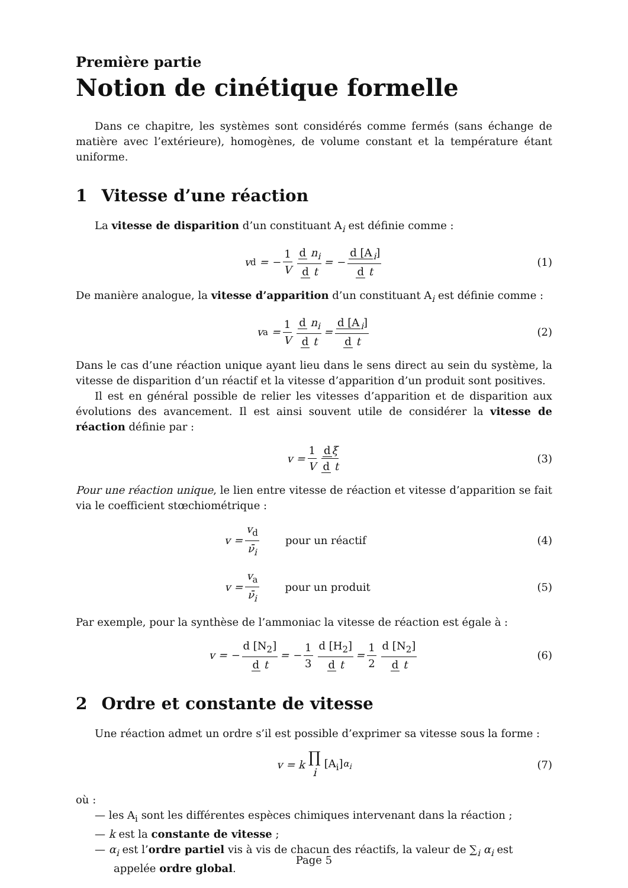Première partie
Notion de cinétique formelle
Dans ce chapitre, les systèmes sont considérés comme fermés (sans échange de matière avec l’extérieure), homogènes, de volume constant et la température étant uniforme.
1 Vitesse d’une réaction
La vitesse de disparition d’un constituant A<sub>i</sub> est définie comme :
v<sub>d</sub> = − 1 V d n<sub>i</sub> d t = − d [A<sub>i</sub>] d t (1)
De manière analogue, la vitesse d’apparition d’un constituant A<sub>i</sub> est définie comme :
v<sub>a</sub> = 1 V d n<sub>i</sub> d t = d [A<sub>i</sub>] d t (2)
Dans le cas d’une réaction unique ayant lieu dans le sens direct au sein du système, la vitesse de disparition d’un réactif et la vitesse d’apparition d’un produit sont positives.
Il est en général possible de relier les vitesses d’apparition et de disparition aux évolutions des avancement. Il est ainsi souvent utile de considérer la vitesse de réaction définie par :
v = 1 V dξ d t (3)
Pour une réaction unique, le lien entre vitesse de réaction et vitesse d’apparition se fait via le coefficient stœchiométrique :
v = v<sub>d</sub> ν̄<sub>i</sub> pour un réactif (4)
v = v<sub>a</sub> ν̄<sub>i</sub> pour un produit (5)
Par exemple, pour la synthèse de l’ammoniac la vitesse de réaction est égale à :
v = − d [N<sub>2</sub>] d t = − 1 3 d [H<sub>2</sub>] d t = 1 2 d [N<sub>2</sub>] d t (6)
2 Ordre et constante de vitesse
Une réaction admet un ordre s’il est possible d’exprimer sa vitesse sous la forme :
v = k ∏ i [A<sub>i</sub>]<sup>α<sub>i</sub></sup> (7)
où :
— les A<sub>i</sub> sont les différentes espèces chimiques intervenant dans la réaction ;
— k est la constante de vitesse ;
— α<sub>i</sub> est l’ordre partiel vis à vis de chacun des réactifs, la valeur de ∑<sub>i</sub> α<sub>i</sub> est appelée ordre global.
Page 5